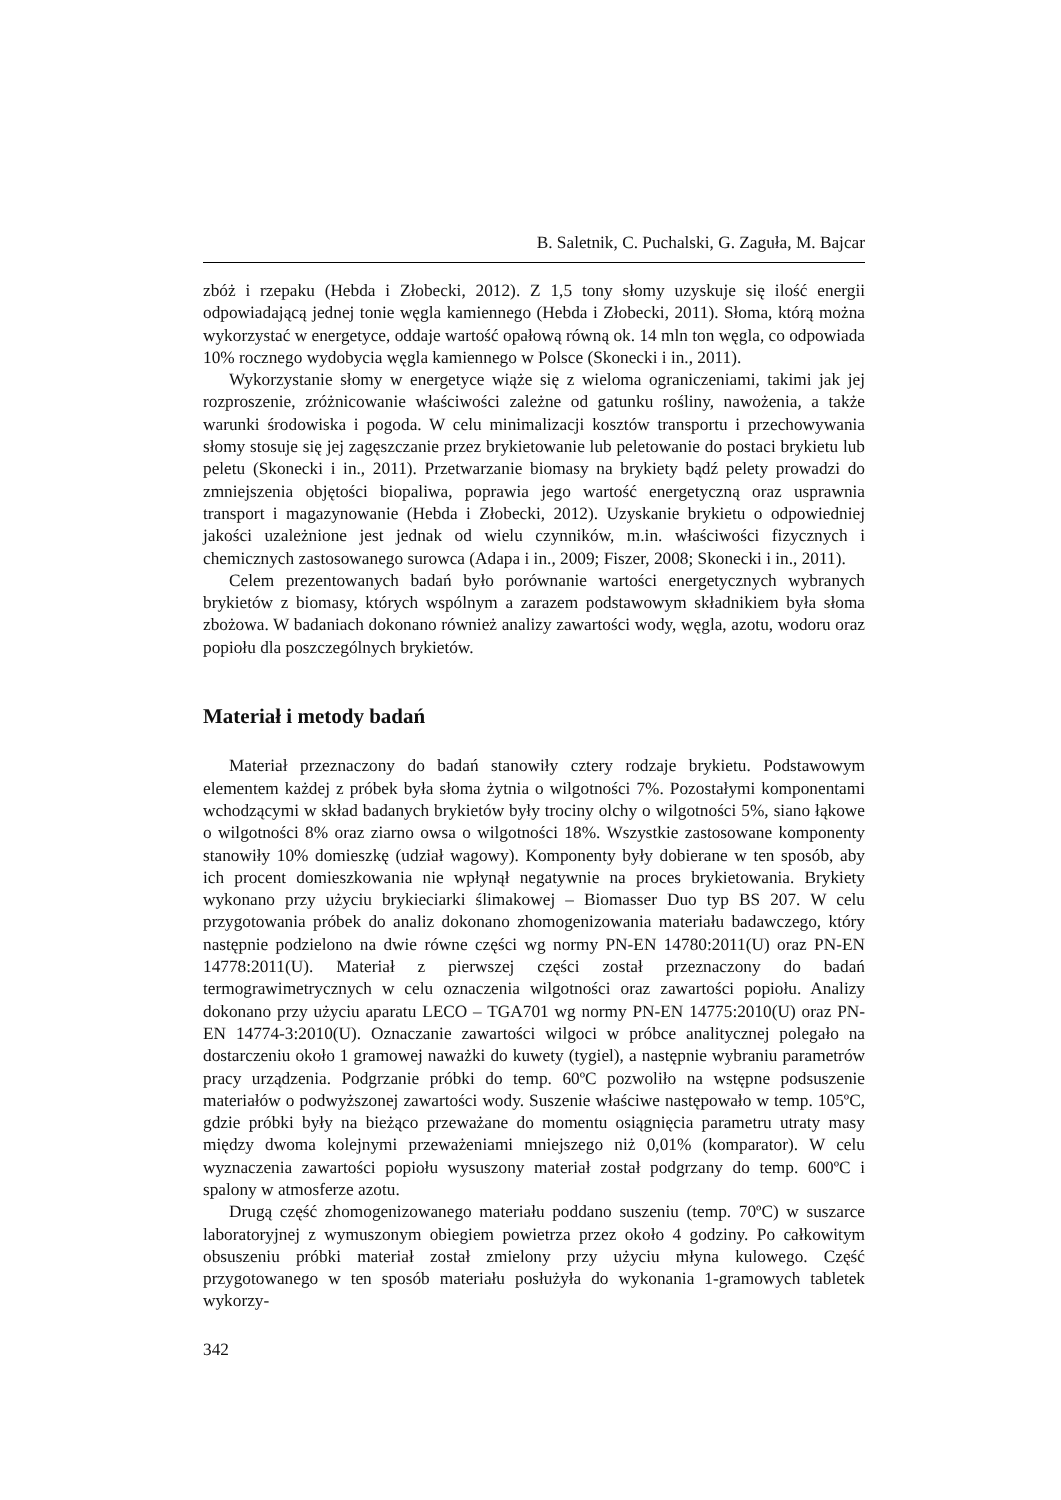B. Saletnik, C. Puchalski, G. Zaguła, M. Bajcar
zbóż i rzepaku (Hebda i Złobecki, 2012). Z 1,5 tony słomy uzyskuje się ilość energii odpowiadającą jednej tonie węgla kamiennego (Hebda i Złobecki, 2011). Słoma, którą można wykorzystać w energetyce, oddaje wartość opałową równą ok. 14 mln ton węgla, co odpowiada 10% rocznego wydobycia węgla kamiennego w Polsce (Skonecki i in., 2011).
Wykorzystanie słomy w energetyce wiąże się z wieloma ograniczeniami, takimi jak jej rozproszenie, zróżnicowanie właściwości zależne od gatunku rośliny, nawożenia, a także warunki środowiska i pogoda. W celu minimalizacji kosztów transportu i przechowywania słomy stosuje się jej zagęszczanie przez brykietowanie lub peletowanie do postaci brykietu lub peletu (Skonecki i in., 2011). Przetwarzanie biomasy na brykiety bądź pelety prowadzi do zmniejszenia objętości biopaliwa, poprawia jego wartość energetyczną oraz usprawnia transport i magazynowanie (Hebda i Złobecki, 2012). Uzyskanie brykietu o odpowiedniej jakości uzależnione jest jednak od wielu czynników, m.in. właściwości fizycznych i chemicznych zastosowanego surowca (Adapa i in., 2009; Fiszer, 2008; Skonecki i in., 2011).
Celem prezentowanych badań było porównanie wartości energetycznych wybranych brykietów z biomasy, których wspólnym a zarazem podstawowym składnikiem była słoma zbożowa. W badaniach dokonano również analizy zawartości wody, węgla, azotu, wodoru oraz popiołu dla poszczególnych brykietów.
Materiał i metody badań
Materiał przeznaczony do badań stanowiły cztery rodzaje brykietu. Podstawowym elementem każdej z próbek była słoma żytnia o wilgotności 7%. Pozostałymi komponentami wchodzącymi w skład badanych brykietów były trociny olchy o wilgotności 5%, siano łąkowe o wilgotności 8% oraz ziarno owsa o wilgotności 18%. Wszystkie zastosowane komponenty stanowiły 10% domieszkę (udział wagowy). Komponenty były dobierane w ten sposób, aby ich procent domieszkowania nie wpłynął negatywnie na proces brykietowania. Brykiety wykonano przy użyciu brykieciarki ślimakowej – Biomasser Duo typ BS 207. W celu przygotowania próbek do analiz dokonano zhomogenizowania materiału badawczego, który następnie podzielono na dwie równe części wg normy PN-EN 14780:2011(U) oraz PN-EN 14778:2011(U). Materiał z pierwszej części został przeznaczony do badań termograwimetrycznych w celu oznaczenia wilgotności oraz zawartości popiołu. Analizy dokonano przy użyciu aparatu LECO – TGA701 wg normy PN-EN 14775:2010(U) oraz PN-EN 14774-3:2010(U). Oznaczanie zawartości wilgoci w próbce analitycznej polegało na dostarczeniu około 1 gramowej naważki do kuwety (tygiel), a następnie wybraniu parametrów pracy urządzenia. Podgrzanie próbki do temp. 60ºC pozwoliło na wstępne podsuszenie materiałów o podwyższonej zawartości wody. Suszenie właściwe następowało w temp. 105ºC, gdzie próbki były na bieżąco przeważane do momentu osiągnięcia parametru utraty masy między dwoma kolejnymi przeważeniami mniejszego niż 0,01% (komparator). W celu wyznaczenia zawartości popiołu wysuszony materiał został podgrzany do temp. 600ºC i spalony w atmosferze azotu.
Drugą część zhomogenizowanego materiału poddano suszeniu (temp. 70ºC) w suszarce laboratoryjnej z wymuszonym obiegiem powietrza przez około 4 godziny. Po całkowitym obsuszeniu próbki materiał został zmielony przy użyciu młyna kulowego. Część przygotowanego w ten sposób materiału posłużyła do wykonania 1-gramowych tabletek wykorzy-
342